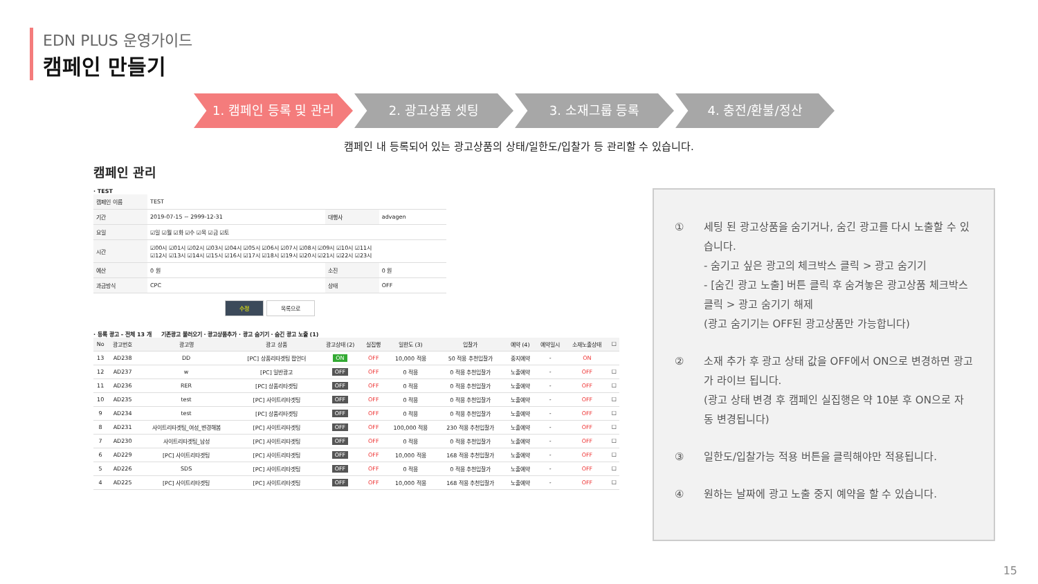EDN PLUS 운영가이드
캠페인 만들기
1. 캠페인 등록 및 관리 2. 광고상품 셋팅 3. 소재그룹 등록 4. 충전/환불/정산
캠페인 내 등록되어 있는 광고상품의 상태/일한도/입찰가 등 관리할 수 있습니다.
캠페인 관리
· TEST
| 캠페인 이름 | TEST | | |
| 기간 | 2019-07-15 ~ 2999-12-31 | 대행사 | advagen |
| 요일 | ☑일 ☑월 ☑화 ☑수 ☑목 ☑금 ☑토 | | |
| 시간 | ☑00시 ☑01시 ☑02시 ☑03시 ☑04시 ☑05시 ☑06시 ☑07시 ☑08시 ☑09시 ☑10시 ☑11시 ☑12시 ☑13시 ☑14시 ☑15시 ☑16시 ☑17시 ☑18시 ☑19시 ☑20시 ☑21시 ☑22시 ☑23시 | | |
| 예산 | 0 원 | 소진 | 0 원 |
| 과금방식 | CPC | 상태 | OFF |
수정 목록으로
· 등록 광고 – 전체 13 개 기존광고 불러오기 · 광고상품추가 · 광고 숨기기 · 숨긴 광고 노출 (1)
| No | 광고번호 | 광고명 | 광고 상품 | 광고상태 (2) | 실집행 | 일한도 (3) | 입찰가 | 예약 (4) | 예약일시 | 소재노출상태 | ☐ |
| --- | --- | --- | --- | --- | --- | --- | --- | --- | --- | --- | --- |
| 13 | AD238 | DD | [PC] 상품리타겟팅 팝언더 | ON | OFF | 10,000 적용 | 50 적용 추천입찰가 | 중지예약 | - | ON | |
| 12 | AD237 | w | [PC] 일반광고 | OFF | OFF | 0 적용 | 0 적용 추천입찰가 | 노출예약 | - | OFF | ☐ |
| 11 | AD236 | RER | [PC] 상품리타겟팅 | OFF | OFF | 0 적용 | 0 적용 추천입찰가 | 노출예약 | - | OFF | ☐ |
| 10 | AD235 | test | [PC] 사이트리타겟팅 | OFF | OFF | 0 적용 | 0 적용 추천입찰가 | 노출예약 | - | OFF | ☐ |
| 9 | AD234 | test | [PC] 상품리타겟팅 | OFF | OFF | 0 적용 | 0 적용 추천입찰가 | 노출예약 | - | OFF | ☐ |
| 8 | AD231 | 사이트리타겟팅_여성_변경해봄 | [PC] 사이트리타겟팅 | OFF | OFF | 100,000 적용 | 230 적용 추천입찰가 | 노출예약 | - | OFF | ☐ |
| 7 | AD230 | 사이트리타겟팅_남성 | [PC] 사이트리타겟팅 | OFF | OFF | 0 적용 | 0 적용 추천입찰가 | 노출예약 | - | OFF | ☐ |
| 6 | AD229 | [PC] 사이트리타겟팅 | [PC] 사이트리타겟팅 | OFF | OFF | 10,000 적용 | 168 적용 추천입찰가 | 노출예약 | - | OFF | ☐ |
| 5 | AD226 | SDS | [PC] 사이트리타겟팅 | OFF | OFF | 0 적용 | 0 적용 추천입찰가 | 노출예약 | - | OFF | ☐ |
| 4 | AD225 | [PC] 사이트리타겟팅 | [PC] 사이트리타겟팅 | OFF | OFF | 10,000 적용 | 168 적용 추천입찰가 | 노출예약 | - | OFF | ☐ |
① 세팅 된 광고상품을 숨기거나, 숨긴 광고를 다시 노출할 수 있습니다.
- 숨기고 싶은 광고의 체크박스 클릭 > 광고 숨기기
- [숨긴 광고 노출] 버튼 클릭 후 숨겨놓은 광고상품 체크박스 클릭 > 광고 숨기기 해제
(광고 숨기기는 OFF된 광고상품만 가능합니다)
② 소재 추가 후 광고 상태 값을 OFF에서 ON으로 변경하면 광고가 라이브 됩니다.
(광고 상태 변경 후 캠페인 실집행은 약 10분 후 ON으로 자동 변경됩니다)
③ 일한도/입찰가능 적용 버튼을 클릭해야만 적용됩니다.
④ 원하는 날짜에 광고 노출 중지 예약을 할 수 있습니다.
15